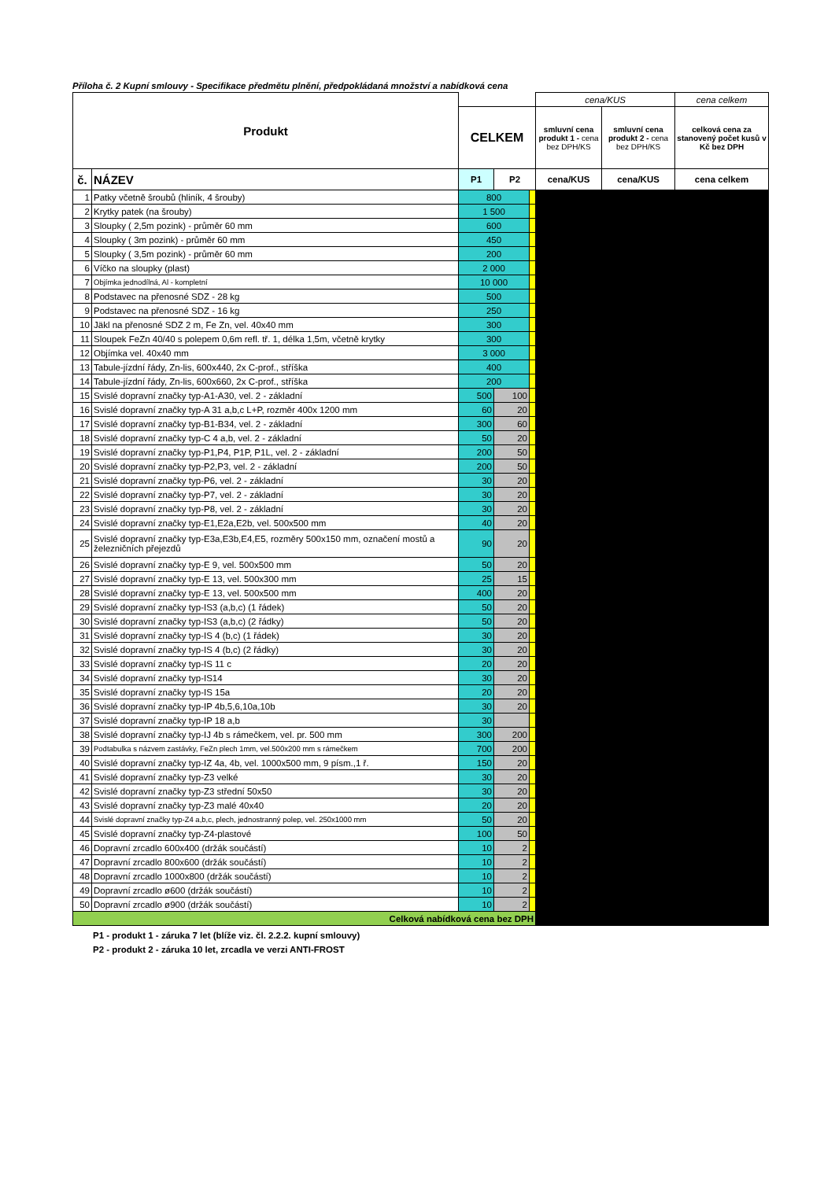Příloha č. 2 Kupní smlouvy - Specifikace předmětu plnění, předpokládaná množství a nabídková cena
| Produkt | | | | | cena/KUS | | cena celkem |
| --- | --- | --- | --- | --- | --- | --- | --- |
| | | CELKEM | | | smluvní cena produkt 1 - cena bez DPH/KS | smluvní cena produkt 2 - cena bez DPH/KS | celková cena za stanovený počet kusů v Kč bez DPH |
| č. | NÁZEV | P1 | P2 | | cena/KUS | cena/KUS | cena celkem |
| 1 | Patky včetně šroubů (hliník, 4 šrouby) | 800 | | | | | |
| 2 | Krytky patek (na šrouby) | 1 500 | | | | | |
| 3 | Sloupky ( 2,5m pozink) - průměr 60 mm | 600 | | | | | |
| 4 | Sloupky ( 3m pozink) - průměr 60 mm | 450 | | | | | |
| 5 | Sloupky ( 3,5m pozink) - průměr 60 mm | 200 | | | | | |
| 6 | Víčko na sloupky (plast) | 2 000 | | | | | |
| 7 | Objímka jednodílná, Al - kompletní | 10 000 | | | | | |
| 8 | Podstavec na přenosné SDZ - 28 kg | 500 | | | | | |
| 9 | Podstavec na přenosné SDZ - 16 kg | 250 | | | | | |
| 10 | Jäkl na přenosné SDZ 2 m, Fe Zn, vel. 40x40 mm | 300 | | | | | |
| 11 | Sloupek FeZn 40/40 s polepem 0,6m refl. tř. 1, délka 1,5m, včetně krytky | 300 | | | | | |
| 12 | Objímka vel. 40x40 mm | 3 000 | | | | | |
| 13 | Tabule-jízdní řády, Zn-lis, 600x440, 2x C-prof., stříška | 400 | | | | | |
| 14 | Tabule-jízdní řády, Zn-lis, 600x660, 2x C-prof., stříška | 200 | | | | | |
| 15 | Svislé dopravní značky typ-A1-A30, vel. 2 - základní | 500 | 100 | | | | |
| 16 | Svislé dopravní značky typ-A 31 a,b,c L+P, rozměr 400x 1200 mm | 60 | 20 | | | | |
| 17 | Svislé dopravní značky typ-B1-B34, vel. 2 - základní | 300 | 60 | | | | |
| 18 | Svislé dopravní značky typ-C 4 a,b, vel. 2 - základní | 50 | 20 | | | | |
| 19 | Svislé dopravní značky typ-P1,P4, P1P, P1L, vel. 2 - základní | 200 | 50 | | | | |
| 20 | Svislé dopravní značky typ-P2,P3, vel. 2 - základní | 200 | 50 | | | | |
| 21 | Svislé dopravní značky typ-P6, vel. 2 - základní | 30 | 20 | | | | |
| 22 | Svislé dopravní značky typ-P7, vel. 2 - základní | 30 | 20 | | | | |
| 23 | Svislé dopravní značky typ-P8, vel. 2 - základní | 30 | 20 | | | | |
| 24 | Svislé dopravní značky typ-E1,E2a,E2b, vel. 500x500 mm | 40 | 20 | | | | |
| 25 | Svislé dopravní značky typ-E3a,E3b,E4,E5, rozměry 500x150 mm, označení mostů a železničních přejezdů | 90 | 20 | | | | |
| 26 | Svislé dopravní značky typ-E 9, vel. 500x500 mm | 50 | 20 | | | | |
| 27 | Svislé dopravní značky typ-E 13, vel. 500x300 mm | 25 | 15 | | | | |
| 28 | Svislé dopravní značky typ-E 13, vel. 500x500 mm | 400 | 20 | | | | |
| 29 | Svislé dopravní značky typ-IS3 (a,b,c) (1 řádek) | 50 | 20 | | | | |
| 30 | Svislé dopravní značky typ-IS3 (a,b,c) (2 řádky) | 50 | 20 | | | | |
| 31 | Svislé dopravní značky typ-IS 4 (b,c) (1 řádek) | 30 | 20 | | | | |
| 32 | Svislé dopravní značky typ-IS 4 (b,c) (2 řádky) | 30 | 20 | | | | |
| 33 | Svislé dopravní značky typ-IS 11 c | 20 | 20 | | | | |
| 34 | Svislé dopravní značky typ-IS14 | 30 | 20 | | | | |
| 35 | Svislé dopravní značky typ-IS 15a | 20 | 20 | | | | |
| 36 | Svislé dopravní značky typ-IP 4b,5,6,10a,10b | 30 | 20 | | | | |
| 37 | Svislé dopravní značky typ-IP 18 a,b | 30 | | | | | |
| 38 | Svislé dopravní značky typ-IJ 4b s rámečkem, vel. pr. 500 mm | 300 | 200 | | | | |
| 39 | Podtabulka s názvem zastávky, FeZn plech 1mm, vel.500x200 mm s rámečkem | 700 | 200 | | | | |
| 40 | Svislé dopravní značky typ-IZ 4a, 4b, vel. 1000x500 mm, 9 písm.,1 ř. | 150 | 20 | | | | |
| 41 | Svislé dopravní značky typ-Z3 velké | 30 | 20 | | | | |
| 42 | Svislé dopravní značky typ-Z3 střední 50x50 | 30 | 20 | | | | |
| 43 | Svislé dopravní značky typ-Z3 malé 40x40 | 20 | 20 | | | | |
| 44 | Svislé dopravní značky typ-Z4 a,b,c, plech, jednostranný polep, vel. 250x1000 mm | 50 | 20 | | | | |
| 45 | Svislé dopravní značky typ-Z4-plastové | 100 | 50 | | | | |
| 46 | Dopravní zrcadlo 600x400 (držák součástí) | 10 | 2 | | | | |
| 47 | Dopravní zrcadlo 800x600 (držák součástí) | 10 | 2 | | | | |
| 48 | Dopravní zrcadlo 1000x800 (držák součástí) | 10 | 2 | | | | |
| 49 | Dopravní zrcadlo ø600 (držák součástí) | 10 | 2 | | | | |
| 50 | Dopravní zrcadlo ø900 (držák součástí) | 10 | 2 | | | | |
| Celková nabídková cena bez DPH | | | | | | | |
P1 - produkt 1 - záruka 7 let (blíže viz. čl. 2.2.2. kupní smlouvy)
P2 - produkt 2 - záruka 10 let, zrcadla ve verzi ANTI-FROST